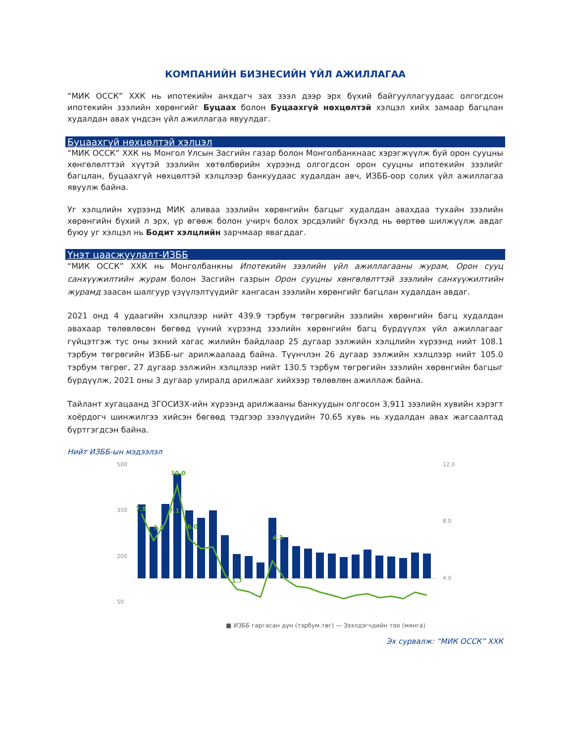КОМПАНИЙН БИЗНЕСИЙН ҮЙЛ АЖИЛЛАГАА
“МИК ОССК” ХХК нь ипотекийн анхдагч зах зээл дээр эрх бүхий байгууллагуудаас олгогдсон ипотекийн зээлийн хөрөнгийг Буцаах болон Буцаахгүй нөхцөлтэй хэлцэл хийх замаар багцлан худалдан авах үндсэн үйл ажиллагаа явуулдаг.
Буцаахгүй нөхцөлтэй хэлцэл
“МИК ОССК” ХХК нь Монгол Улсын Засгийн газар болон Монголбанкнаас хэрэгжүүлж буй орон сууцны хөнгөлөлттэй хүүтэй зээлийн хөтөлбөрийн хүрээнд олгогдсон орон сууцны ипотекийн зээлийг багцлан, буцаахгүй нөхцөлтэй хэлцлээр банкуудаас худалдан авч, ИЗББ-оор солих үйл ажиллагаа явуулж байна.
Уг хэлцлийн хүрээнд МИК аливаа зээлийн хөрөнгийн багцыг худалдан авахдаа тухайн зээлийн хөрөнгийн бүхий л эрх, үр өгөөж болон учирч болох эрсдэлийг бүхэлд нь өөртөө шилжүүлж авдаг буюу уг хэлцэл нь Бодит хэлцлийн зарчмаар явагддаг.
Үнэт цаасжуулалт-ИЗББ
“МИК ОССК” ХХК нь Монголбанкны Ипотекийн зээлийн үйл ажиллагааны журам, Орон сууц санхүүжилтийн журам болон Засгийн газрын Орон сууцны хөнгөлөлттэй зээлийн санхүүжилтийн журамд заасан шалгуур үзүүлэлтүүдийг хангасан зээлийн хөрөнгийг багцлан худалдан авдаг.
2021 онд 4 удаагийн хэлцлээр нийт 439.9 тэрбум төгрөгийн зээлийн хөрөнгийн багц худалдан авахаар төлөвлөсөн бөгөөд үүний хүрээнд зээлийн хөрөнгийн багц бүрдүүлэх үйл ажиллагааг гүйцэтгэж тус оны эхний хагас жилийн байдлаар 25 дугаар ээлжийн хэлцлийн хүрээнд нийт 108.1 тэрбум төгрөгийн ИЗББ-ыг арилжаалаад байна. Түүнчлэн 26 дугаар ээлжийн хэлцлээр нийт 105.0 тэрбум төгрөг, 27 дугаар ээлжийн хэлцлээр нийт 130.5 тэрбум төгрөгийн зээлийн хөрөнгийн багцыг бүрдүүлж, 2021 оны 3 дугаар улиралд арилжааг хийхээр төлөвлөн ажиллаж байна.
Тайлант хугацаанд ЗГОСИЗХ-ийн хүрээнд арилжааны банкуудын олгосон 3,911 зээлийн хувийн хэрэгт хоёрдогч шинжилгээ хийсэн бөгөөд тэдгээр зээлүүдийн 70.65 хувь нь худалдан авах жагсаалтад бүртгэгдсэн байна.
Нийт ИЗББ-ын мэдээлэл
500
350
200
50
12.0
8.0
4.0
7.9
5.9
7.1
10.0
6.0
1.7
4.3
■ ИЗББ гаргасан дүн (тэрбум.төг) — Зээлдэгчдийн тоо (мянга)
Эх сурвалж: “МИК ОССК” ХХК